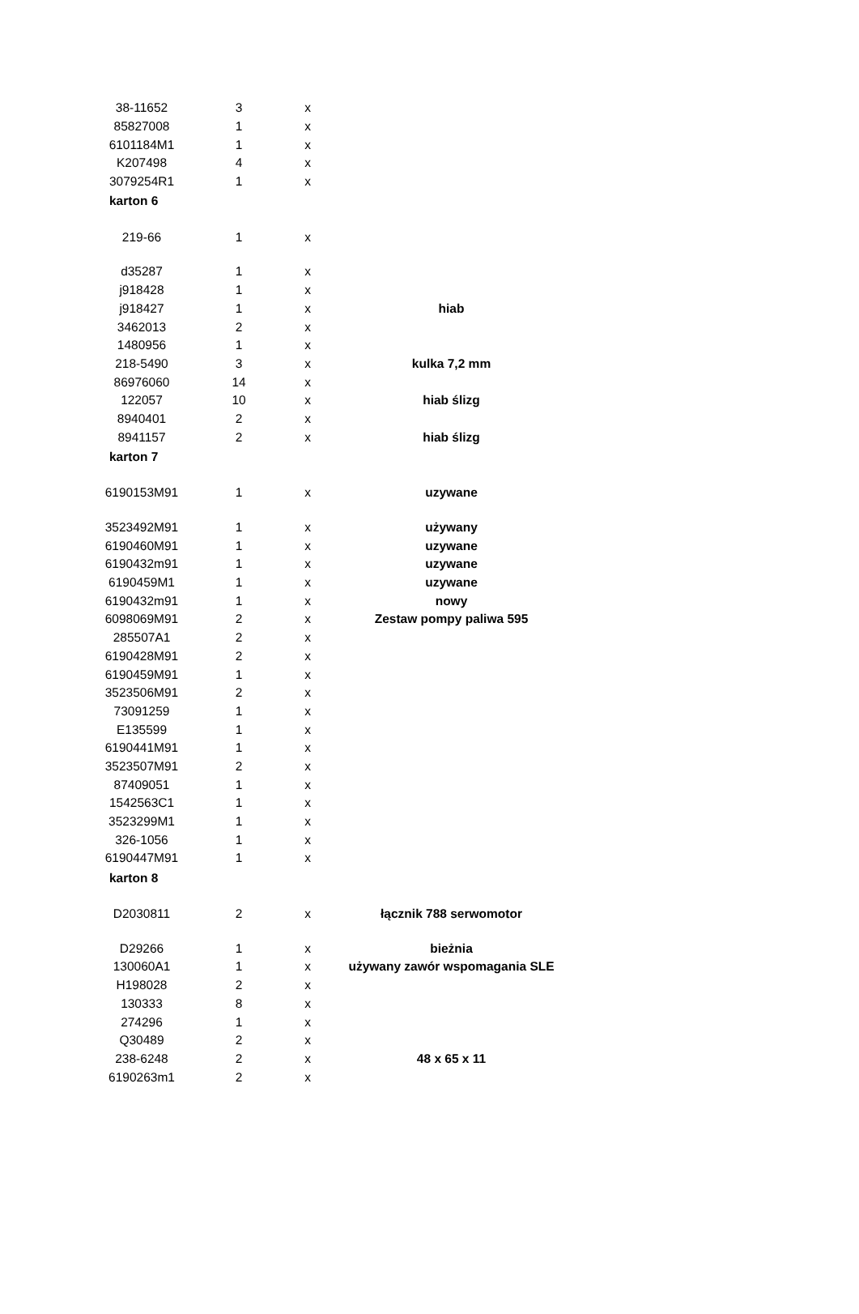| 38-11652 | 3 | x | |
| 85827008 | 1 | x | |
| 6101184M1 | 1 | x | |
| K207498 | 4 | x | |
| 3079254R1 | 1 | x | |
| karton 6 | | | |
| 219-66 | 1 | x | |
| d35287 | 1 | x | |
| j918428 | 1 | x | |
| j918427 | 1 | x | hiab |
| 3462013 | 2 | x | |
| 1480956 | 1 | x | |
| 218-5490 | 3 | x | kulka 7,2 mm |
| 86976060 | 14 | x | |
| 122057 | 10 | x | hiab ślizg |
| 8940401 | 2 | x | |
| 8941157 | 2 | x | hiab ślizg |
| karton 7 | | | |
| 6190153M91 | 1 | x | uzywane |
| 3523492M91 | 1 | x | używany |
| 6190460M91 | 1 | x | uzywane |
| 6190432m91 | 1 | x | uzywane |
| 6190459M1 | 1 | x | uzywane |
| 6190432m91 | 1 | x | nowy |
| 6098069M91 | 2 | x | Zestaw pompy paliwa 595 |
| 285507A1 | 2 | x | |
| 6190428M91 | 2 | x | |
| 6190459M91 | 1 | x | |
| 3523506M91 | 2 | x | |
| 73091259 | 1 | x | |
| E135599 | 1 | x | |
| 6190441M91 | 1 | x | |
| 3523507M91 | 2 | x | |
| 87409051 | 1 | x | |
| 1542563C1 | 1 | x | |
| 3523299M1 | 1 | x | |
| 326-1056 | 1 | x | |
| 6190447M91 | 1 | x | |
| karton 8 | | | |
| D2030811 | 2 | x | łącznik 788 serwomotor |
| D29266 | 1 | x | bieżnia |
| 130060A1 | 1 | x | używany zawór wspomagania SLE |
| H198028 | 2 | x | |
| 130333 | 8 | x | |
| 274296 | 1 | x | |
| Q30489 | 2 | x | |
| 238-6248 | 2 | x | 48 x 65 x 11 |
| 6190263m1 | 2 | x | |